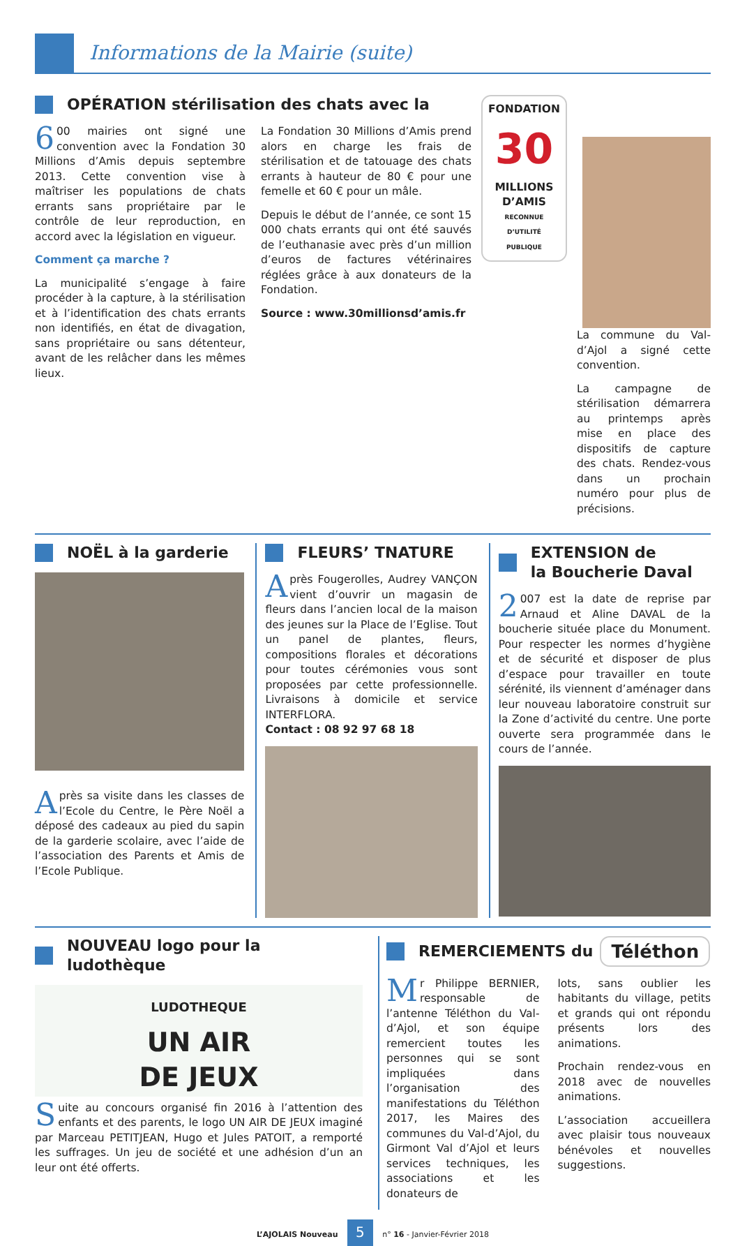Informations de la Mairie (suite)
OPÉRATION stérilisation des chats avec la
6 00 mairies ont signé une convention avec la Fondation 30 Millions d’Amis depuis septembre 2013. Cette convention vise à maîtriser les populations de chats errants sans propriétaire par le contrôle de leur reproduction, en accord avec la législation en vigueur.
Comment ça marche ?
La municipalité s’engage à faire procéder à la capture, à la stérilisation et à l’identification des chats errants non identifiés, en état de divagation, sans propriétaire ou sans détenteur, avant de les relâcher dans les mêmes lieux.
La Fondation 30 Millions d’Amis prend alors en charge les frais de stérilisation et de tatouage des chats errants à hauteur de 80 € pour une femelle et 60 € pour un mâle.
Depuis le début de l’année, ce sont 15 000 chats errants qui ont été sauvés de l’euthanasie avec près d’un million d’euros de factures vétérinaires réglées grâce à aux donateurs de la Fondation.
Source : www.30millionsd’amis.fr
FONDATION
30
MILLIONS D’AMIS
RECONNUE D’UTILITÉ PUBLIQUE
La commune du Val-d’Ajol a signé cette convention.
La campagne de stérilisation démarrera au printemps après mise en place des dispositifs de capture des chats. Rendez-vous dans un prochain numéro pour plus de précisions.
NOËL à la garderie
Après sa visite dans les classes de l’Ecole du Centre, le Père Noël a déposé des cadeaux au pied du sapin de la garderie scolaire, avec l’aide de l’association des Parents et Amis de l’Ecole Publique.
FLEURS’ TNATURE
Après Fougerolles, Audrey VANÇON vient d’ouvrir un magasin de fleurs dans l’ancien local de la maison des jeunes sur la Place de l’Eglise. Tout un panel de plantes, fleurs, compositions florales et décorations pour toutes cérémonies vous sont proposées par cette professionnelle. Livraisons à domicile et service INTERFLORA.
Contact : 08 92 97 68 18
EXTENSION de
la Boucherie Daval
2 007 est la date de reprise par Arnaud et Aline DAVAL de la boucherie située place du Monument. Pour respecter les normes d’hygiène et de sécurité et disposer de plus d’espace pour travailler en toute sérénité, ils viennent d’aménager dans leur nouveau laboratoire construit sur la Zone d’activité du centre. Une porte ouverte sera programmée dans le cours de l’année.
NOUVEAU logo pour la ludothèque
LUDOTHEQUE
UN AIR
DE JEUX
Suite au concours organisé fin 2016 à l’attention des enfants et des parents, le logo UN AIR DE JEUX imaginé par Marceau PETITJEAN, Hugo et Jules PATOIT, a remporté les suffrages. Un jeu de société et une adhésion d’un an leur ont été offerts.
REMERCIEMENTS du Téléthon
Mr Philippe BERNIER, responsable de l’antenne Téléthon du Val-d’Ajol, et son équipe remercient toutes les personnes qui se sont impliquées dans l’organisation des manifestations du Téléthon 2017, les Maires des communes du Val-d’Ajol, du Girmont Val d’Ajol et leurs services techniques, les associations et les donateurs de
lots, sans oublier les habitants du village, petits et grands qui ont répondu présents lors des animations.
Prochain rendez-vous en 2018 avec de nouvelles animations.
L’association accueillera avec plaisir tous nouveaux bénévoles et nouvelles suggestions.
L’AJOLAIS Nouveau 5 n° 16 - Janvier-Février 2018